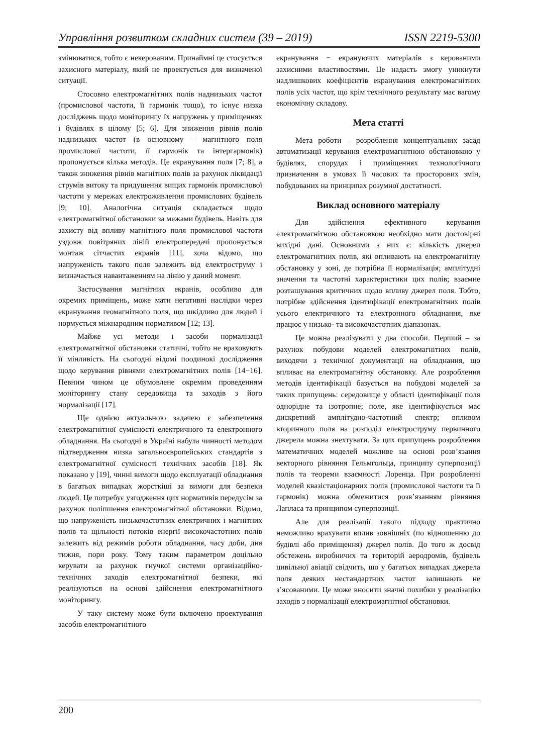Управління розвитком складних систем (39 – 2019) ISSN 2219-5300
змінюватися, тобто є некерованим. Принаймні це стосується захисного матеріалу, який не проектується для визначеної ситуації.
Стосовно електромагнітних полів наднизьких частот (промислової частоти, її гармонік тощо), то існує низка досліджень щодо моніторингу їх напружень у приміщеннях і будівлях в цілому [5; 6]. Для зниження рівнів полів наднизьких частот (в основному – магнітного поля промислової частоти, її гармонік та інтергармонік) пропонується кілька методів. Це екранування поля [7; 8], а також зниження рівнів магнітних полів за рахунок ліквідації струмів витоку та придушення вищих гармонік промислової частоти у мережах електроживлення промислових будівель [9; 10]. Аналогічна ситуація складається щодо електромагнітної обстановки за межами будівель. Навіть для захисту від впливу магнітного поля промислової частоти уздовж повітряних ліній електропередачі пропонується монтаж сітчастих екранів [11], хоча відомо, що напруженість такого поля залежить від електроструму і визначається навантаженням на лінію у даний момент.
Застосування магнітних екранів, особливо для окремих приміщень, може мати негативні наслідки через екранування геомагнітного поля, що шкідливо для людей і нормується міжнародним нормативом [12; 13].
Майже усі методи і засоби нормалізації електромагнітної обстановки статичні, тобто не враховують її мінливість. На сьогодні відомі поодинокі дослідження щодо керування рівнями електромагнітних полів [14−16]. Певним чином це обумовлене окремим проведенням моніторингу стану середовища та заходів з його нормалізації [17].
Ще однією актуальною задачею є забезпечення електромагнітної сумісності електричного та електронного обладнання. На сьогодні в Україні набула чинності методом підтвердження низка загальноєвропейських стандартів з електромагнітної сумісності технічних засобів [18]. Як показано у [19], чинні вимоги щодо експлуатації обладнання в багатьох випадках жорсткіші за вимоги для безпеки людей. Це потребує узгодження цих нормативів передусім за рахунок поліпшення електромагнітної обстановки. Відомо, що напруженість низькочастотних електричних і магнітних полів та щільності потоків енергії високочастотних полів залежить від режимів роботи обладнання, часу доби, дня тижня, пори року. Тому таким параметром доцільно керувати за рахунок гнучкої системи організаційно-технічних заходів електромагнітної безпеки, які реалізуються на основі здійснення електромагнітного моніторингу.
У таку систему може бути включено проектування засобів електромагнітного
екранування − екрануючих матеріалів з керованими захисними властивостями. Це надасть змогу уникнути надлишкових коефіцієнтів екранування електромагнітних полів усіх частот, що крім технічного результату має вагому економічну складову.
Мета статті
Мета роботи – розроблення концептуальних засад автоматизації керування електромагнітною обстановкою у будівлях, спорудах і приміщеннях технологічного призначення в умовах її часових та просторових змін, побудованих на принципах розумної достатності.
Виклад основного матеріалу
Для здійснення ефективного керування електромагнітною обстановкою необхідно мати достовірні вихідні дані. Основними з них є: кількість джерел електромагнітних полів, які впливають на електромагнітну обстановку у зоні, де потрібна її нормалізація; амплітудні значення та частотні характеристики цих полів; взаємне розташування критичних щодо впливу джерел поля. Тобто, потрібне здійснення ідентифікації електромагнітних полів усього електричного та електронного обладнання, яке працює у низько- та високочастотних діапазонах.
Це можна реалізувати у два способи. Перший – за рахунок побудови моделей електромагнітних полів, виходячи з технічної документації на обладнання, що впливає на електромагнітну обстановку. Але розроблення методів ідентифікації базується на побудові моделей за таких припущень: середовище у області ідентифікації поля однорідне та ізотропне; поле, яке ідентифікується має дискретний амплітудно-частотний спектр; впливом вторинного поля на розподіл електроструму первинного джерела можна знехтувати. За цих припущень розроблення математичних моделей можливе на основі розв’язання векторного рівняння Гельмгольца, принципу суперпозиції полів та теореми взаємності Лоренца. При розробленні моделей квазістаціонарних полів (промислової частоти та її гармонік) можна обмежитися розв’язанням рівняння Лапласа та принципом суперпозиції.
Але для реалізації такого підходу практично неможливо врахувати вплив зовнішніх (по відношенню до будівлі або приміщення) джерел полів. До того ж досвід обстежень виробничих та територій аеродромів, будівель цивільної авіації свідчить, що у багатьох випадках джерела поля деяких нестандартних частот залишають не з’ясованими. Це може вносити значні похибки у реалізацію заходів з нормалізації електромагнітної обстановки.
200